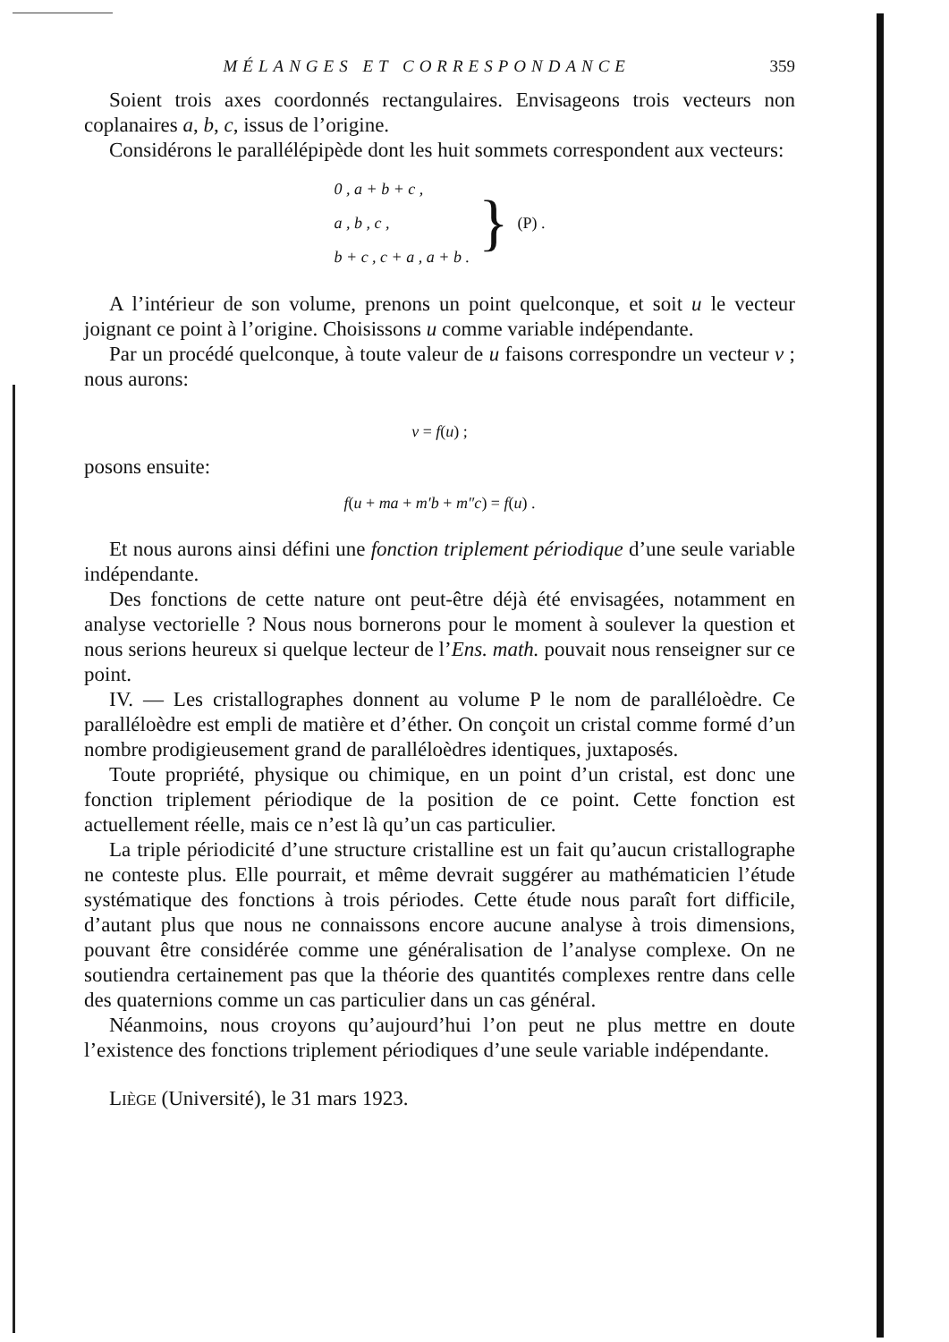MÉLANGES ET CORRESPONDANCE 359
Soient trois axes coordonnés rectangulaires. Envisageons trois vecteurs non coplanaires a, b, c, issus de l’origine.
Considérons le parallélépipède dont les huit sommets correspondent aux vecteurs:
0 , a + b + c ,
a , b , c ,
b + c , c + a , a + b .
}
(P) .
A l’intérieur de son volume, prenons un point quelconque, et soit u le vecteur joignant ce point à l’origine. Choisissons u comme variable indépendante.
Par un procédé quelconque, à toute valeur de u faisons correspondre un vecteur v ; nous aurons:
v = f(u) ;
posons ensuite:
f(u + ma + m′b + m″c) = f(u) .
Et nous aurons ainsi défini une fonction triplement périodique d’une seule variable indépendante.
Des fonctions de cette nature ont peut-être déjà été envisagées, notamment en analyse vectorielle ? Nous nous bornerons pour le moment à soulever la question et nous serions heureux si quelque lecteur de l’Ens. math. pouvait nous renseigner sur ce point.
IV. — Les cristallographes donnent au volume P le nom de paralléloèdre. Ce paralléloèdre est empli de matière et d’éther. On conçoit un cristal comme formé d’un nombre prodigieusement grand de paralléloèdres identiques, juxtaposés.
Toute propriété, physique ou chimique, en un point d’un cristal, est donc une fonction triplement périodique de la position de ce point. Cette fonction est actuellement réelle, mais ce n’est là qu’un cas particulier.
La triple périodicité d’une structure cristalline est un fait qu’aucun cristallographe ne conteste plus. Elle pourrait, et même devrait suggérer au mathématicien l’étude systématique des fonctions à trois périodes. Cette étude nous paraît fort difficile, d’autant plus que nous ne connaissons encore aucune analyse à trois dimensions, pouvant être considérée comme une généralisation de l’analyse complexe. On ne soutiendra certainement pas que la théorie des quantités complexes rentre dans celle des quaternions comme un cas particulier dans un cas général.
Néanmoins, nous croyons qu’aujourd’hui l’on peut ne plus mettre en doute l’existence des fonctions triplement périodiques d’une seule variable indépendante.
LIÈGE (Université), le 31 mars 1923.